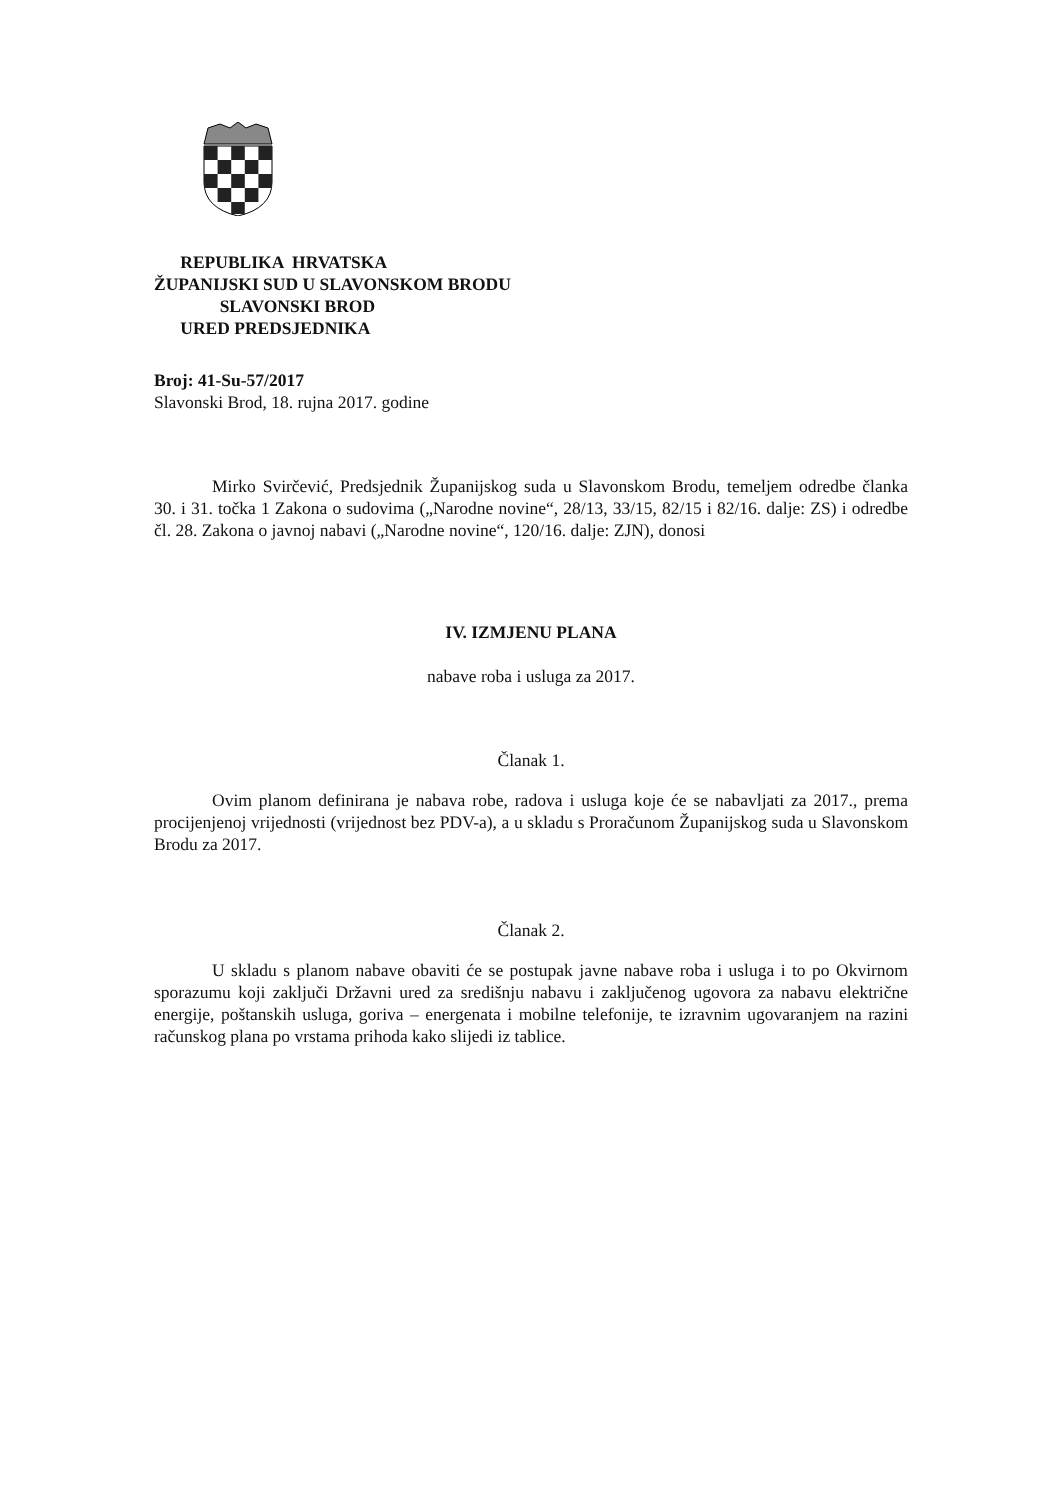REPUBLIKA HRVATSKA
ŽUPANIJSKI SUD U SLAVONSKOM BRODU
SLAVONSKI BROD
URED PREDSJEDNIKA
Broj: 41-Su-57/2017
Slavonski Brod, 18. rujna 2017. godine
Mirko Svirčević, Predsjednik Županijskog suda u Slavonskom Brodu, temeljem odredbe članka 30. i 31. točka 1 Zakona o sudovima („Narodne novine“, 28/13, 33/15, 82/15 i 82/16. dalje: ZS) i odredbe čl. 28. Zakona o javnoj nabavi („Narodne novine“, 120/16. dalje: ZJN), donosi
IV. IZMJENU PLANA
nabave roba i usluga za 2017.
Članak 1.
Ovim planom definirana je nabava robe, radova i usluga koje će se nabavljati za 2017., prema procijenjenoj vrijednosti (vrijednost bez PDV-a), a u skladu s Proračunom Županijskog suda u Slavonskom Brodu za 2017.
Članak 2.
U skladu s planom nabave obaviti će se postupak javne nabave roba i usluga i to po Okvirnom sporazumu koji zaključi Državni ured za središnju nabavu i zaključenog ugovora za nabavu električne energije, poštanskih usluga, goriva – energenata i mobilne telefonije, te izravnim ugovaranjem na razini računskog plana po vrstama prihoda kako slijedi iz tablice.